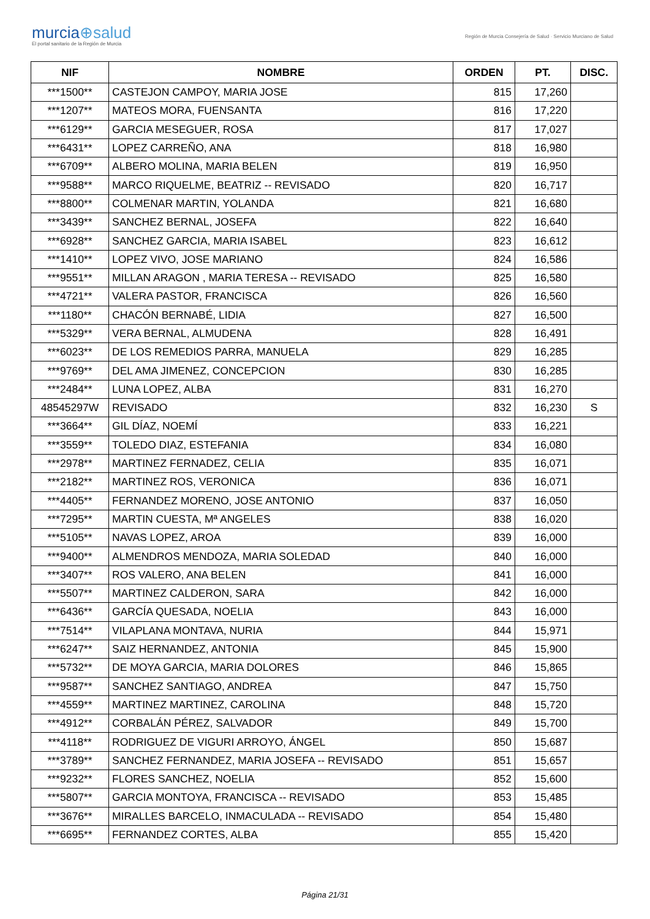murcia⊕salud
El portal sanitario de la Región de Murcia
Región de Murcia Consejería de Salud · Servicio Murciano de Salud
| NIF | NOMBRE | ORDEN | PT. | DISC. |
| --- | --- | --- | --- | --- |
| ***1500** | CASTEJON CAMPOY, MARIA JOSE | 815 | 17,260 | |
| ***1207** | MATEOS MORA, FUENSANTA | 816 | 17,220 | |
| ***6129** | GARCIA MESEGUER, ROSA | 817 | 17,027 | |
| ***6431** | LOPEZ CARREÑO, ANA | 818 | 16,980 | |
| ***6709** | ALBERO MOLINA, MARIA BELEN | 819 | 16,950 | |
| ***9588** | MARCO RIQUELME, BEATRIZ -- REVISADO | 820 | 16,717 | |
| ***8800** | COLMENAR MARTIN, YOLANDA | 821 | 16,680 | |
| ***3439** | SANCHEZ BERNAL, JOSEFA | 822 | 16,640 | |
| ***6928** | SANCHEZ GARCIA, MARIA ISABEL | 823 | 16,612 | |
| ***1410** | LOPEZ VIVO, JOSE MARIANO | 824 | 16,586 | |
| ***9551** | MILLAN ARAGON , MARIA TERESA -- REVISADO | 825 | 16,580 | |
| ***4721** | VALERA PASTOR, FRANCISCA | 826 | 16,560 | |
| ***1180** | CHACÓN BERNABÉ, LIDIA | 827 | 16,500 | |
| ***5329** | VERA BERNAL, ALMUDENA | 828 | 16,491 | |
| ***6023** | DE LOS REMEDIOS PARRA, MANUELA | 829 | 16,285 | |
| ***9769** | DEL AMA JIMENEZ, CONCEPCION | 830 | 16,285 | |
| ***2484** | LUNA LOPEZ, ALBA | 831 | 16,270 | |
| 48545297W | REVISADO | 832 | 16,230 | S |
| ***3664** | GIL DÍAZ, NOEMÍ | 833 | 16,221 | |
| ***3559** | TOLEDO DIAZ, ESTEFANIA | 834 | 16,080 | |
| ***2978** | MARTINEZ FERNADEZ, CELIA | 835 | 16,071 | |
| ***2182** | MARTINEZ ROS, VERONICA | 836 | 16,071 | |
| ***4405** | FERNANDEZ MORENO, JOSE ANTONIO | 837 | 16,050 | |
| ***7295** | MARTIN CUESTA, Mª ANGELES | 838 | 16,020 | |
| ***5105** | NAVAS LOPEZ, AROA | 839 | 16,000 | |
| ***9400** | ALMENDROS MENDOZA, MARIA SOLEDAD | 840 | 16,000 | |
| ***3407** | ROS VALERO, ANA BELEN | 841 | 16,000 | |
| ***5507** | MARTINEZ CALDERON, SARA | 842 | 16,000 | |
| ***6436** | GARCÍA QUESADA, NOELIA | 843 | 16,000 | |
| ***7514** | VILAPLANA MONTAVA, NURIA | 844 | 15,971 | |
| ***6247** | SAIZ HERNANDEZ, ANTONIA | 845 | 15,900 | |
| ***5732** | DE MOYA GARCIA, MARIA DOLORES | 846 | 15,865 | |
| ***9587** | SANCHEZ SANTIAGO, ANDREA | 847 | 15,750 | |
| ***4559** | MARTINEZ MARTINEZ, CAROLINA | 848 | 15,720 | |
| ***4912** | CORBALÁN PÉREZ, SALVADOR | 849 | 15,700 | |
| ***4118** | RODRIGUEZ DE VIGURI ARROYO, ÁNGEL | 850 | 15,687 | |
| ***3789** | SANCHEZ FERNANDEZ, MARIA JOSEFA -- REVISADO | 851 | 15,657 | |
| ***9232** | FLORES SANCHEZ, NOELIA | 852 | 15,600 | |
| ***5807** | GARCIA MONTOYA, FRANCISCA -- REVISADO | 853 | 15,485 | |
| ***3676** | MIRALLES BARCELO, INMACULADA -- REVISADO | 854 | 15,480 | |
| ***6695** | FERNANDEZ CORTES, ALBA | 855 | 15,420 | |
Página 21/31